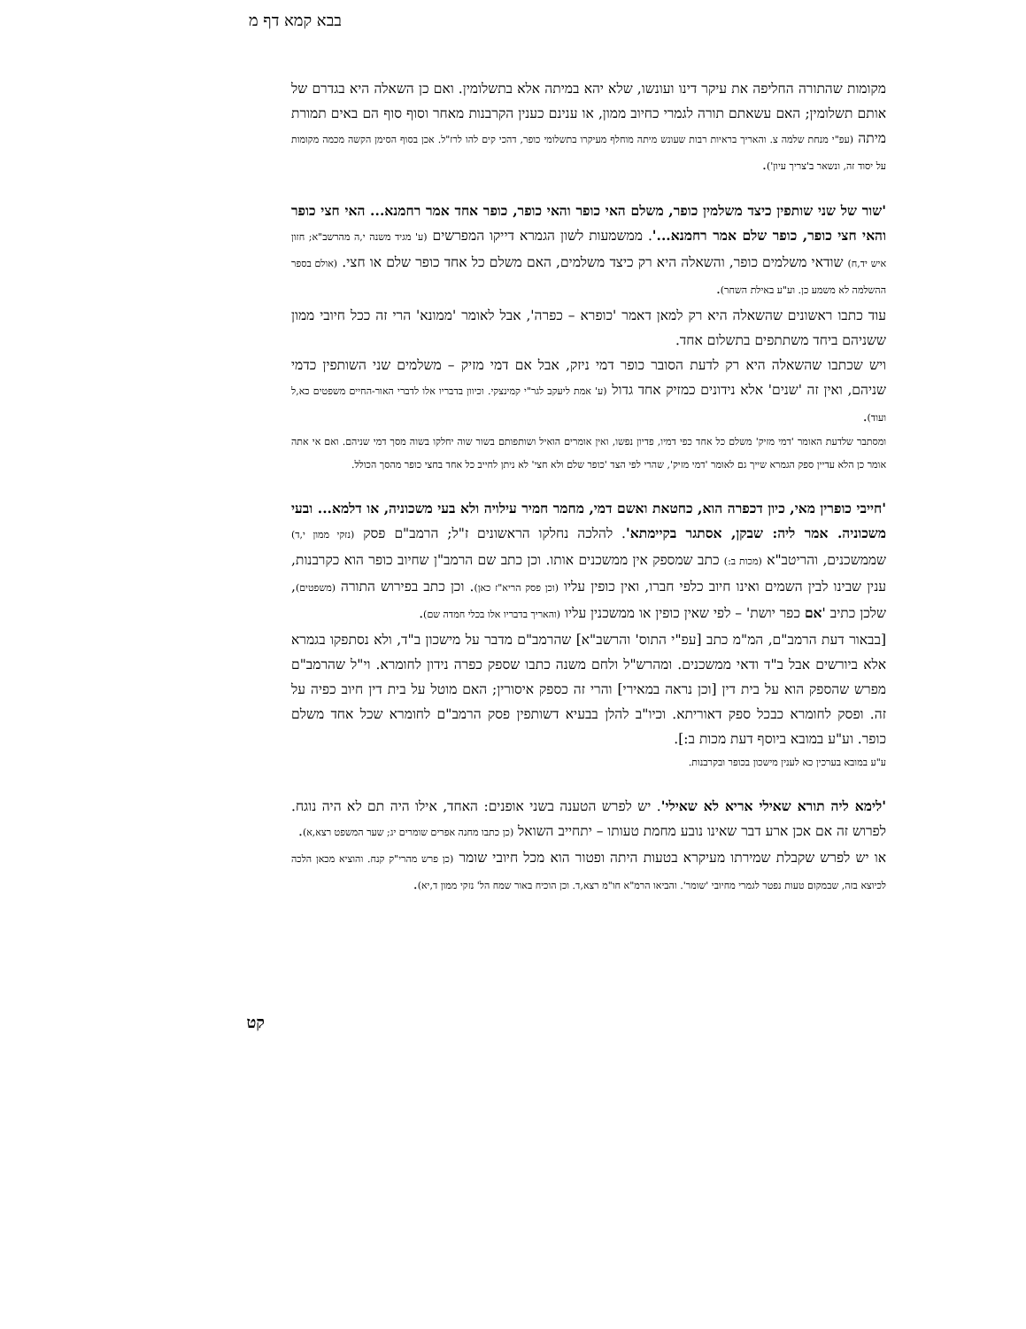בבא קמא דף מ
מקומות שהתורה החליפה את עיקר דינו ועונשו, שלא יהא במיתה אלא בתשלומין. ואם כן השאלה היא בגדרם של אותם תשלומין; האם עשאתם תורה לגמרי כחיוב ממון, או ענינם כענין הקרבנות מאחר וסוף סוף הם באים תמורת מיתה (עפ"י מנחת שלמה צ. והאריך בראיות רבות שעונש מיתה מוחלף מעיקרו בתשלומי כופר, דהכי קים להו לרז"ל. אכן בסוף הסימן הקשה מכמה מקומות על יסוד זה, ונשאר ב'צריך עיון').
'שור של שני שותפין כיצד משלמין כופר, משלם האי כופר והאי כופר, כופר אחד אמר רחמנא... האי חצי כופר והאי חצי כופר, כופר שלם אמר רחמנא...'. ממשמעות לשון הגמרא דייקו המפרשים (ע' מגיד משנה י,ה מהרשב"א; חזון איש יד,ח) שודאי משלמים כופר, והשאלה היא רק כיצד משלמים, האם משלם כל אחד כופר שלם או חצי. (אולם בספר ההשלמה לא משמע כן. וע"ע באילת השחר).
עוד כתבו ראשונים שהשאלה היא רק למאן דאמר 'כופרא – כפרה', אבל לאומר 'ממונא' הרי זה ככל חיובי ממון ששניהם ביחד משתתפים בתשלום אחד.
ויש שכתבו שהשאלה היא רק לדעת הסובר כופר דמי ניזק, אבל אם דמי מזיק – משלמים שני השותפין כדמי שניהם, ואין זה 'שנים' אלא נידונים כמזיק אחד גדול (ע' אמת ליעקב לגר"י קמינצקי. וכיוון בדבריו אלו לדברי האור-החיים משפטים כא,ל ועוד).
ומסתבר שלדעת האומר 'דמי מזיק' משלם כל אחד כפי דמיו, פדיון נפשו, ואין אומרים הואיל ושותפותם בשור שוה יחלקו בשוה מסך דמי שניהם. ואם אי אתה אומר כן הלא עדיין ספק הגמרא שייך גם לאומר 'דמי מזיק', שהרי לפי הצד 'כופר שלם ולא חצי' לא ניתן לחייב כל אחד בחצי כופר מהסך הכולל.
'חייבי כופרין מאי, כיון דכפרה הוא, כחטאת ואשם דמי, מחמר חמיר עילויה ולא בעי משכוניה, או דלמא... ובעי משכוניה. אמר ליה: שבקן, אסתגר בקיימתא'. להלכה נחלקו הראשונים ז"ל; הרמב"ם פסק (נזקי ממון י,ד) שממשכנים, והריטב"א (מכות ב:) כתב שמספק אין ממשכנים אותו. וכן כתב שם הרמב"ן שחיוב כופר הוא כקרבנות, ענין שבינו לבין השמים ואינו חיוב כלפי חברו, ואין כופין עליו (וכן פסק הריא"ז כאן). וכן כתב בפירוש התורה (משפטים), שלכן כתיב 'אם כפר יושת' – לפי שאין כופין או ממשכנין עליו (והאריך בדבריו אלו בכלי חמדה שם).
[בבאור דעת הרמב"ם, המ"מ כתב [עפ"י התוס' והרשב"א] שהרמב"ם מדבר על מישכון ב"ד, ולא נסתפקו בגמרא אלא ביורשים אבל ב"ד ודאי ממשכנים. ומהרש"ל ולחם משנה כתבו שספק כפרה נידון לחומרא. וי"ל שהרמב"ם מפרש שהספק הוא על בית דין [וכן נראה במאירי] והרי זה כספק איסורין; האם מוטל על בית דין חיוב כפיה על זה. ופסק לחומרא כבכל ספק דאוריתא. וכיו"ב להלן בבעיא דשותפין פסק הרמב"ם לחומרא שכל אחד משלם כופר. וע"ע במובא ביוסף דעת מכות ב:].
ע"ע במובא בערכין כא לענין מישכון בכופר ובקרבנות.
'לימא ליה תורא שאילי אריא לא שאילי'. יש לפרש הטענה בשני אופנים: האחד, אילו היה תם לא היה נוגח. לפרוש זה אם אכן ארע דבר שאינו נובע מחמת טעותו – יתחייב השואל (כן כתבו מחנה אפרים שומרים יג; שער המשפט רצא,א).
או יש לפרש שקבלת שמירתו מעיקרא בטעות היתה ופטור הוא מכל חיובי שומר (כן פרש מהרי"ק קנח. והוציא מכאן הלכה לכיוצא בזה, שבמקום טעות נפטר לגמרי מחיובי 'שומר'. והביאו הרמ"א חו"מ רצא,ד. וכן הוכיח באור שמח הל' נזקי ממון ד,יא).
קט